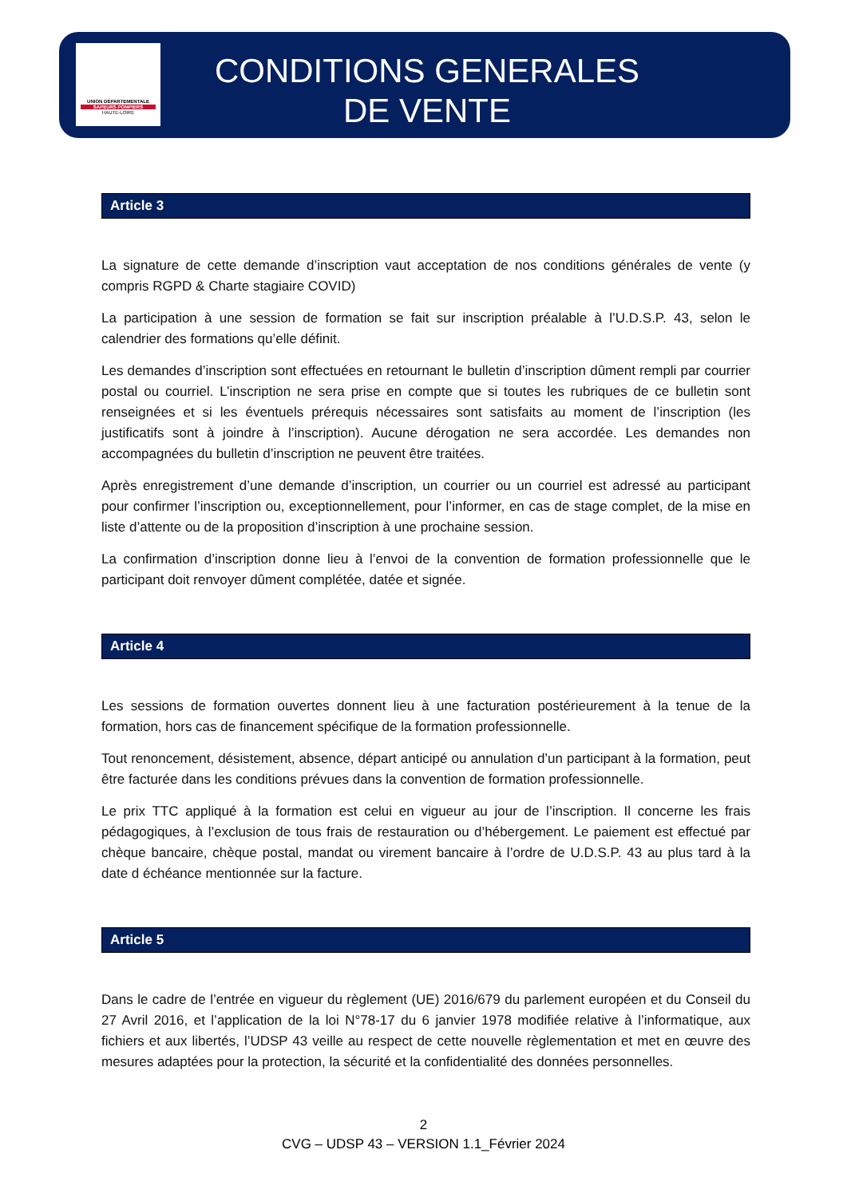UNION DÉPARTEMENTALE
SAPEURS POMPIERS
HAUTE-LOIRE
CONDITIONS GENERALES
DE VENTE
Article 3
La signature de cette demande d’inscription vaut acceptation de nos conditions générales de vente (y compris RGPD & Charte stagiaire COVID)
La participation à une session de formation se fait sur inscription préalable à l’U.D.S.P. 43, selon le calendrier des formations qu’elle définit.
Les demandes d’inscription sont effectuées en retournant le bulletin d’inscription dûment rempli par courrier postal ou courriel. L’inscription ne sera prise en compte que si toutes les rubriques de ce bulletin sont renseignées et si les éventuels prérequis nécessaires sont satisfaits au moment de l’inscription (les justificatifs sont à joindre à l’inscription). Aucune dérogation ne sera accordée. Les demandes non accompagnées du bulletin d’inscription ne peuvent être traitées.
Après enregistrement d’une demande d’inscription, un courrier ou un courriel est adressé au participant pour confirmer l’inscription ou, exceptionnellement, pour l’informer, en cas de stage complet, de la mise en liste d’attente ou de la proposition d’inscription à une prochaine session.
La confirmation d’inscription donne lieu à l’envoi de la convention de formation professionnelle que le participant doit renvoyer dûment complétée, datée et signée.
Article 4
Les sessions de formation ouvertes donnent lieu à une facturation postérieurement à la tenue de la formation, hors cas de financement spécifique de la formation professionnelle.
Tout renoncement, désistement, absence, départ anticipé ou annulation d’un participant à la formation, peut être facturée dans les conditions prévues dans la convention de formation professionnelle.
Le prix TTC appliqué à la formation est celui en vigueur au jour de l’inscription. Il concerne les frais pédagogiques, à l’exclusion de tous frais de restauration ou d’hébergement. Le paiement est effectué par chèque bancaire, chèque postal, mandat ou virement bancaire à l’ordre de U.D.S.P. 43 au plus tard à la date d échéance mentionnée sur la facture.
Article 5
Dans le cadre de l’entrée en vigueur du règlement (UE) 2016/679 du parlement européen et du Conseil du 27 Avril 2016, et l’application de la loi N°78-17 du 6 janvier 1978 modifiée relative à l’informatique, aux fichiers et aux libertés, l’UDSP 43 veille au respect de cette nouvelle règlementation et met en œuvre des mesures adaptées pour la protection, la sécurité et la confidentialité des données personnelles.
2
CVG – UDSP 43 – VERSION 1.1_Février 2024